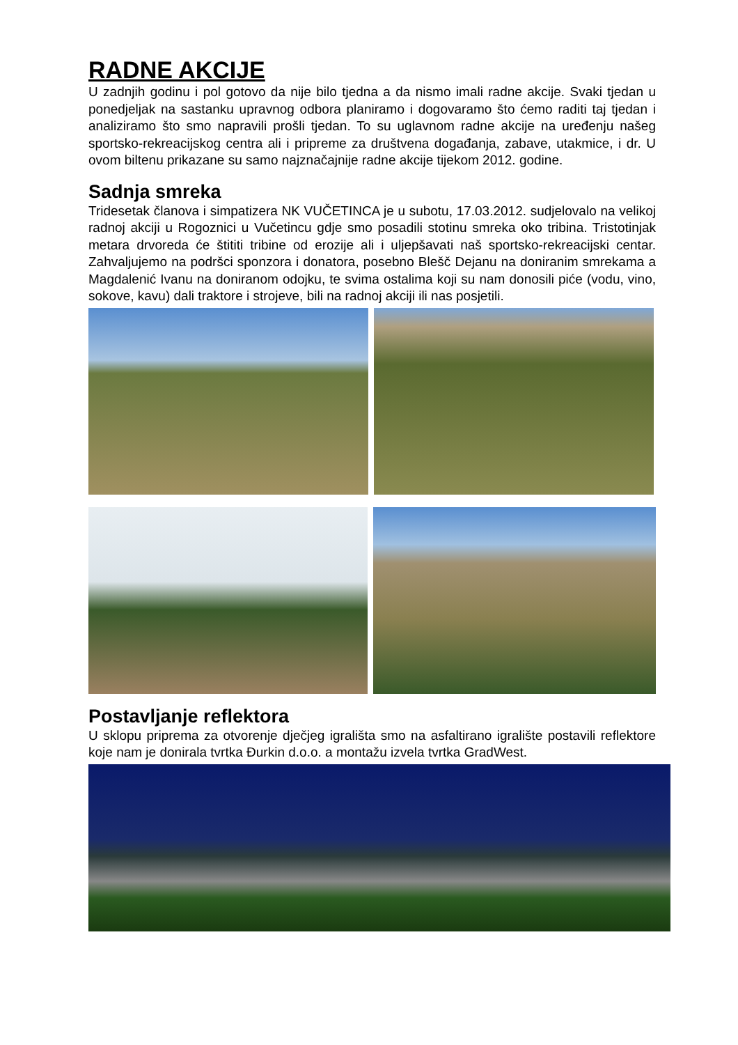RADNE AKCIJE
U zadnjih godinu i pol gotovo da nije bilo tjedna a da nismo imali radne akcije. Svaki tjedan u ponedjeljak na sastanku upravnog odbora planiramo i dogovaramo što ćemo raditi taj tjedan i analiziramo što smo napravili prošli tjedan. To su uglavnom radne akcije na uređenju našeg sportsko-rekreacijskog centra ali i pripreme za društvena događanja, zabave, utakmice, i dr. U ovom biltenu prikazane su samo najznačajnije radne akcije tijekom 2012. godine.
Sadnja smreka
Tridesetak članova i simpatizera NK VUČETINCA je u subotu, 17.03.2012. sudjelovalo na velikoj radnoj akciji u Rogoznici u Vučetincu gdje smo posadili stotinu smreka oko tribina. Tristotinjak metara drvoreda će štititi tribine od erozije ali i uljepšavati naš sportsko-rekreacijski centar. Zahvaljujemo na podršci sponzora i donatora, posebno Blešč Dejanu na doniranim smrekama a Magdalenić Ivanu na doniranom odojku, te svima ostalima koji su nam donosili piće (vodu, vino, sokove, kavu) dali traktore i strojeve, bili na radnoj akciji ili nas posjetili.
Postavljanje reflektora
U sklopu priprema za otvorenje dječjeg igrališta smo na asfaltirano igralište postavili reflektore koje nam je donirala tvrtka Đurkin d.o.o. a montažu izvela tvrtka GradWest.